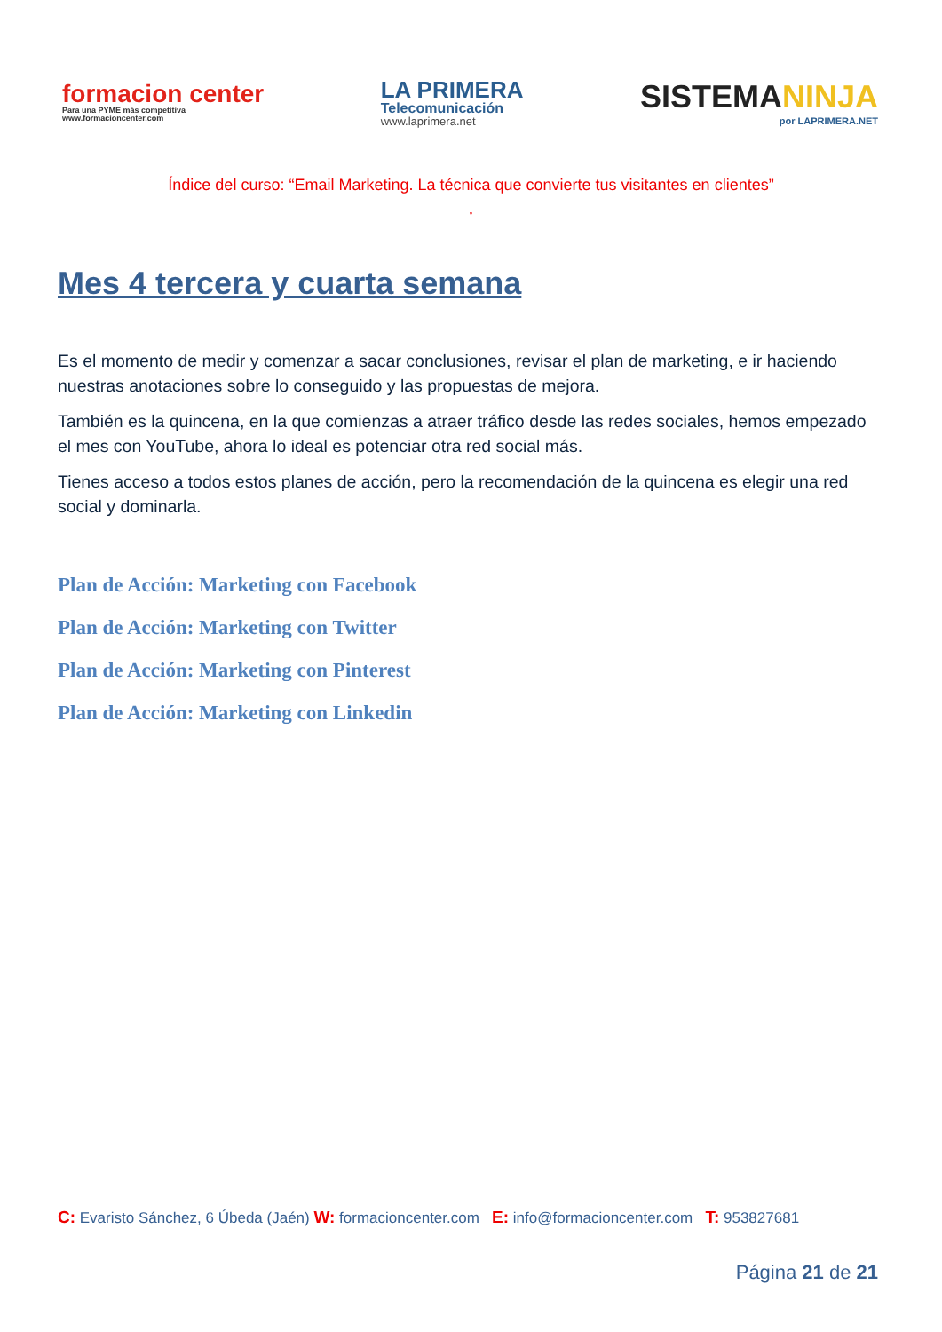formacion center
Para una PYME más competitiva
www.formacioncenter.com
LA PRIMERA
Telecomunicación
www.laprimera.net
SISTEMANINJA
por LAPRIMERA.NET
Índice del curso: “Email Marketing. La técnica que convierte tus visitantes en clientes”
”
Mes 4 tercera y cuarta semana
Es el momento de medir y comenzar a sacar conclusiones, revisar el plan de marketing, e ir haciendo nuestras anotaciones sobre lo conseguido y las propuestas de mejora.
También es la quincena, en la que comienzas a atraer tráfico desde las redes sociales, hemos empezado el mes con YouTube, ahora lo ideal es potenciar otra red social más.
Tienes acceso a todos estos planes de acción, pero la recomendación de la quincena es elegir una red social y dominarla.
Plan de Acción: Marketing con Facebook
Plan de Acción: Marketing con Twitter
Plan de Acción: Marketing con Pinterest
Plan de Acción: Marketing con Linkedin
C: Evaristo Sánchez, 6 Úbeda (Jaén) W: formacioncenter.com E: info@formacioncenter.com T: 953827681
Página 21 de 21